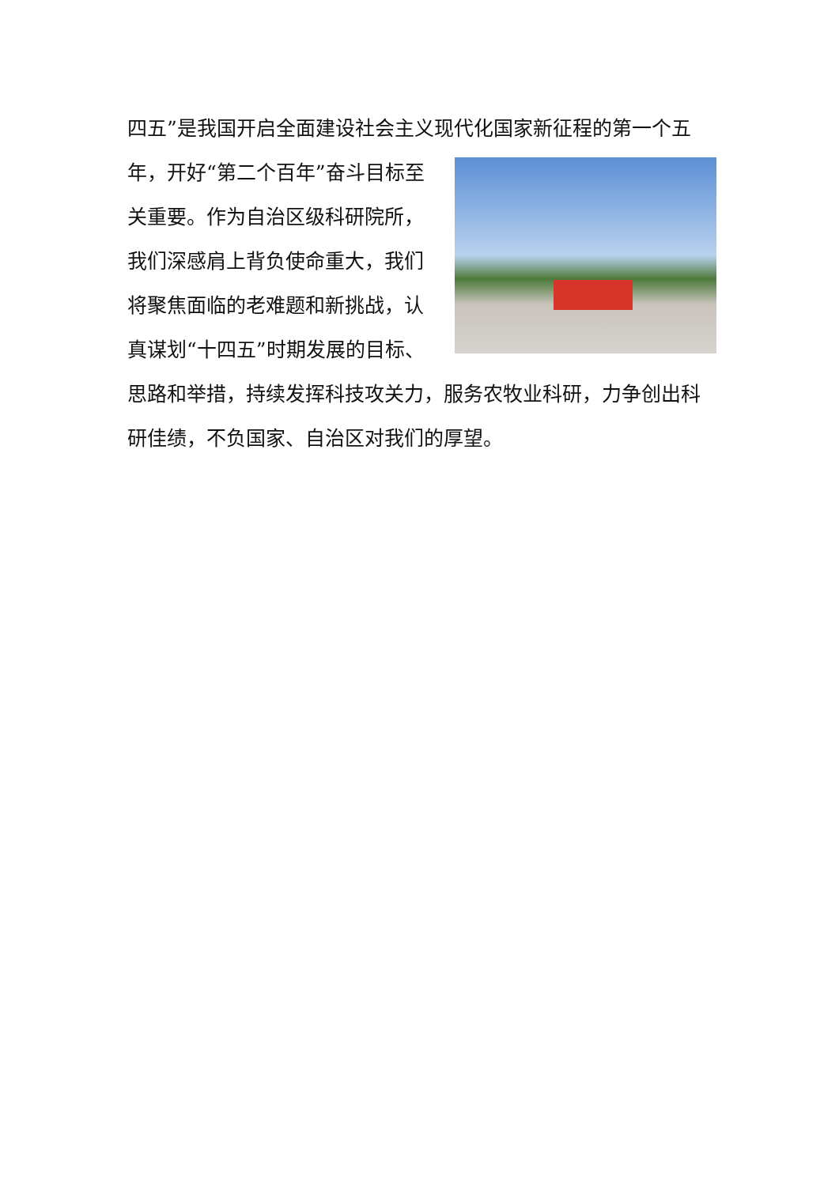四五”是我国开启全面建设社会主义现代化国家新征程的第一个五
年，开好“第二个百年”奋斗目标至关重要。作为自治区级科研院所，我们深感肩上背负使命重大，我们将聚焦面临的老难题和新挑战，认真谋划“十四五”时期发展的目标、思路和举措，持续发挥科技攻关力，服务农牧业科研，力争创出科研佳绩，不负国家、自治区对我们的厚望。